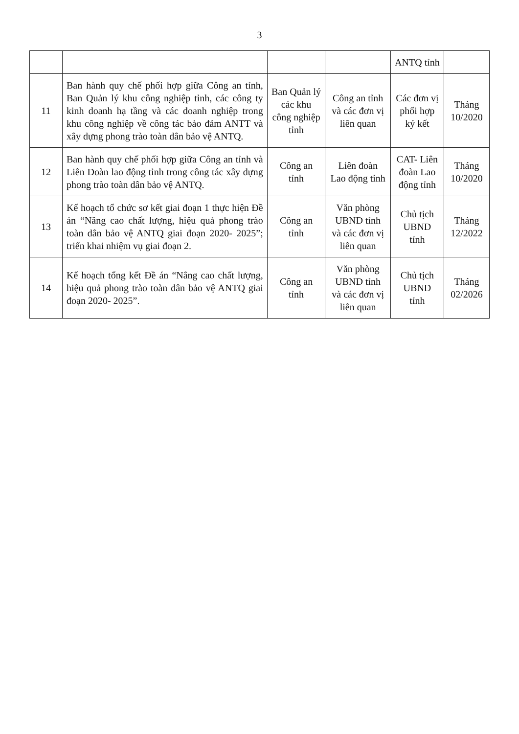3
| | | | | ANTQ tỉnh | |
| 11 | Ban hành quy chế phối hợp giữa Công an tỉnh, Ban Quản lý khu công nghiệp tỉnh, các công ty kinh doanh hạ tầng và các doanh nghiệp trong khu công nghiệp về công tác bảo đảm ANTT và xây dựng phong trào toàn dân bảo vệ ANTQ. | Ban Quản lý các khu công nghiệp tỉnh | Công an tỉnh và các đơn vị liên quan | Các đơn vị phối hợp ký kết | Tháng 10/2020 |
| 12 | Ban hành quy chế phối hợp giữa Công an tỉnh và Liên Đoàn lao động tỉnh trong công tác xây dựng phong trào toàn dân bảo vệ ANTQ. | Công an tỉnh | Liên đoàn Lao động tỉnh | CAT- Liên đoàn Lao động tỉnh | Tháng 10/2020 |
| 13 | Kế hoạch tổ chức sơ kết giai đoạn 1 thực hiện Đề án “Nâng cao chất lượng, hiệu quả phong trào toàn dân bảo vệ ANTQ giai đoạn 2020- 2025”; triển khai nhiệm vụ giai đoạn 2. | Công an tỉnh | Văn phòng UBND tỉnh và các đơn vị liên quan | Chủ tịch UBND tỉnh | Tháng 12/2022 |
| 14 | Kế hoạch tổng kết Đề án “Nâng cao chất lượng, hiệu quả phong trào toàn dân bảo vệ ANTQ giai đoạn 2020- 2025”. | Công an tỉnh | Văn phòng UBND tỉnh và các đơn vị liên quan | Chủ tịch UBND tỉnh | Tháng 02/2026 |